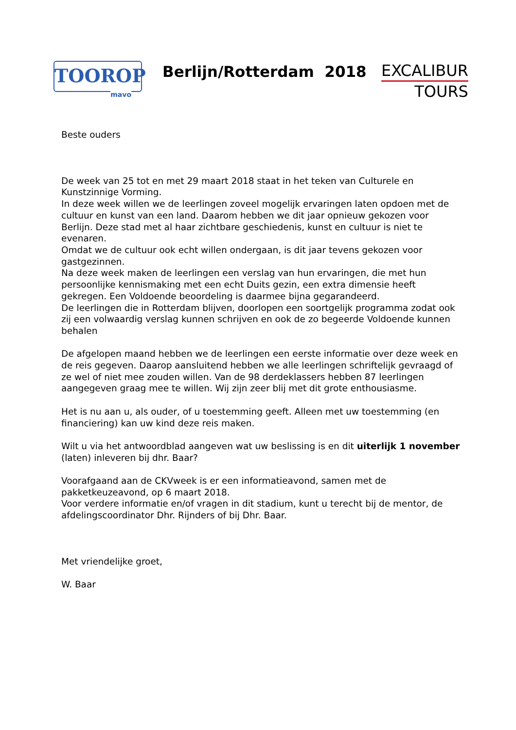TOOROP
mavo
Berlijn/Rotterdam 2018
EXCALIBUR
TOURS
Beste ouders
De week van 25 tot en met 29 maart 2018 staat in het teken van Culturele en Kunstzinnige Vorming.
In deze week willen we de leerlingen zoveel mogelijk ervaringen laten opdoen met de cultuur en kunst van een land. Daarom hebben we dit jaar opnieuw gekozen voor Berlijn. Deze stad met al haar zichtbare geschiedenis, kunst en cultuur is niet te evenaren.
Omdat we de cultuur ook echt willen ondergaan, is dit jaar tevens gekozen voor gastgezinnen.
Na deze week maken de leerlingen een verslag van hun ervaringen, die met hun persoonlijke kennismaking met een echt Duits gezin, een extra dimensie heeft gekregen. Een Voldoende beoordeling is daarmee bijna gegarandeerd.
De leerlingen die in Rotterdam blijven, doorlopen een soortgelijk programma zodat ook zij een volwaardig verslag kunnen schrijven en ook de zo begeerde Voldoende kunnen behalen
De afgelopen maand hebben we de leerlingen een eerste informatie over deze week en de reis gegeven. Daarop aansluitend hebben we alle leerlingen schriftelijk gevraagd of ze wel of niet mee zouden willen. Van de 98 derdeklassers hebben 87 leerlingen aangegeven graag mee te willen. Wij zijn zeer blij met dit grote enthousiasme.
Het is nu aan u, als ouder, of u toestemming geeft. Alleen met uw toestemming (en financiering) kan uw kind deze reis maken.
Wilt u via het antwoordblad aangeven wat uw beslissing is en dit uiterlijk 1 november (laten) inleveren bij dhr. Baar?
Voorafgaand aan de CKVweek is er een informatieavond, samen met de pakketkeuzeavond, op 6 maart 2018.
Voor verdere informatie en/of vragen in dit stadium, kunt u terecht bij de mentor, de afdelingscoordinator Dhr. Rijnders of bij Dhr. Baar.
Met vriendelijke groet,
W. Baar